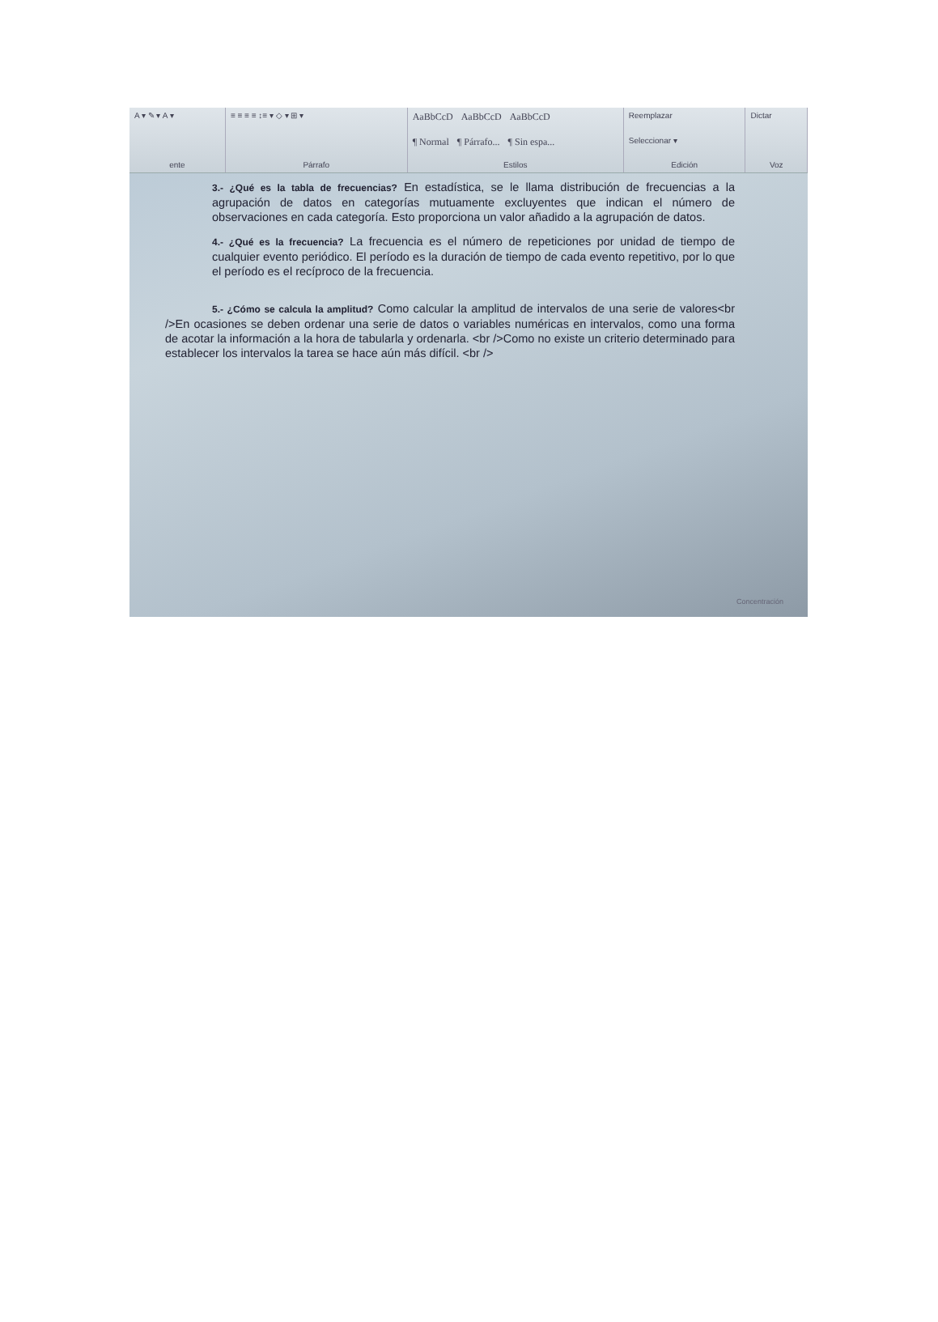A ▾ ✎ ▾ A ▾
ente
≡ ≡ ≡ ≡ ↕≡ ▾ ◇ ▾ ⊞ ▾
Párrafo
AaBbCcD AaBbCcD AaBbCcD
¶ Normal ¶ Párrafo... ¶ Sin espa...
Estilos
Reemplazar
Seleccionar ▾
Edición
Dictar
Voz
3.- ¿Qué es la tabla de frecuencias? En estadística, se le llama distribución de frecuencias a la agrupación de datos en categorías mutuamente excluyentes que indican el número de observaciones en cada categoría. Esto proporciona un valor añadido a la agrupación de datos.
4.- ¿Qué es la frecuencia? La frecuencia es el número de repeticiones por unidad de tiempo de cualquier evento periódico. El período es la duración de tiempo de cada evento repetitivo, por lo que el período es el recíproco de la frecuencia.
5.- ¿Cómo se calcula la amplitud? Como calcular la amplitud de intervalos de una serie de valores<br />En ocasiones se deben ordenar una serie de datos o variables numéricas en intervalos, como una forma de acotar la información a la hora de tabularla y ordenarla. <br />Como no existe un criterio determinado para establecer los intervalos la tarea se hace aún más difícil. <br />
Concentración